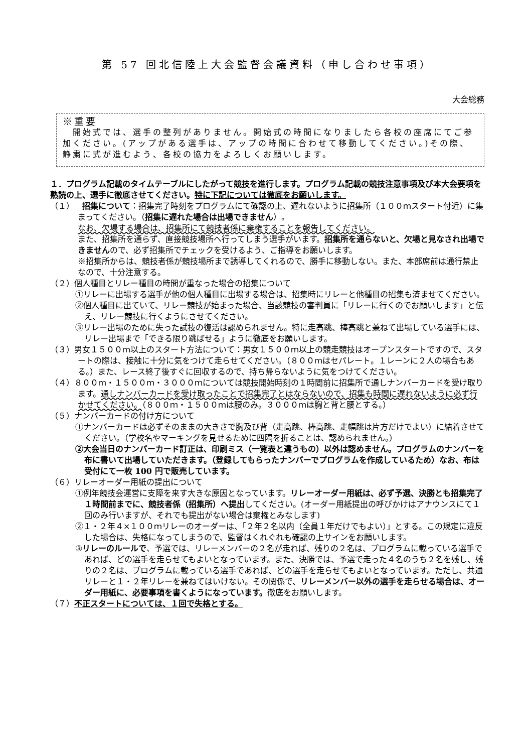第 57 回北信陸上大会監督会議資料（申し合わせ事項）
大会総務
※重要
　開始式では、選手の整列がありません。開始式の時間になりましたら各校の座席にてご参加ください。(アップがある選手は、アップの時間に合わせて移動してください。)その際、静粛に式が進むよう、各校の協力をよろしくお願いします。
１．プログラム記載のタイムテーブルにしたがって競技を進行します。プログラム記載の競技注意事項及び本大会要項を熟読の上、選手に徹底させてください。特に下記については徹底をお願いします。
（１）　招集について：招集完了時刻をプログラムにて確認の上、遅れないように招集所（１００ｍスタート付近）に集まってください。（招集に遅れた場合は出場できません）。
なお、欠場する場合は、招集所にて競技者係に棄権することを報告してください。
また、招集所を通らず、直接競技場所へ行ってしまう選手がいます。招集所を通らないと、欠場と見なされ出場できませんので、必ず招集所でチェックを受けるよう、ご指導をお願いします。
※招集所からは、競技者係が競技場所まで誘導してくれるので、勝手に移動しない。また、本部席前は通行禁止なので、十分注意する。
（２）個人種目とリレー種目の時間が重なった場合の招集について
①リレーに出場する選手が他の個人種目に出場する場合は、招集時にリレーと他種目の招集も済ませてください。
②個人種目に出ていて、リレー競技が始まった場合、当該競技の審判員に「リレーに行くのでお願いします」と伝え、リレー競技に行くようにさせてください。
③リレー出場のために失った試技の復活は認められません。特に走高跳、棒高跳と兼ねて出場している選手には、リレー出場まで「できる限り跳ばせる」ように徹底をお願いします。
（３）男女１５００ｍ以上のスタート方法について：男女１５００ｍ以上の競走競技はオープンスタートですので、スタートの際は、接触に十分に気をつけて走らせてください。（８００ｍはセパレート。１レーンに２人の場合もある。）また、レース終了後すぐに回収するので、持ち帰らないように気をつけてください。
（４）８００ｍ・１５００ｍ・３０００ｍについては競技開始時刻の１時間前に招集所で通しナンバーカードを受け取ります。通しナンバーカードを受け取ったことで招集完了とはならないので、招集も時間に遅れないように必ず行かせてください。（８００ｍ・１５００ｍは腰のみ。３０００ｍは胸と背と腰とする。）
（５）ナンバーカードの付け方について
①ナンバーカードは必ずそのままの大きさで胸及び背（走高跳、棒高跳、走幅跳は片方だけでよい）に結着させてください。（学校名やマーキングを見せるために四隅を折ることは、認められません。）
②大会当日のナンバーカード訂正は、印刷ミス（一覧表と違うもの）以外は認めません。プログラムのナンバーを布に書いて出場していただきます。（登録してもらったナンバーでプログラムを作成しているため）なお、布は受付にて一枚 100 円で販売しています。
（６）リレーオーダー用紙の提出について
①例年競技会運営に支障を来す大きな原因となっています。リレーオーダー用紙は、必ず予選、決勝とも招集完了１時間前までに、競技者係（招集所）へ提出してください。(オーダー用紙提出の呼びかけはアナウンスにて１回のみ行いますが、それでも提出がない場合は棄権とみなします)
②１・２年４×１００ｍリレーのオーダーは、「２年２名以内（全員１年だけでもよい）」とする。この規定に違反した場合は、失格になってしまうので、監督はくれぐれも確認の上サインをお願いします。
③リレーのルールで、予選では、リレーメンバーの２名が走れば、残りの２名は、プログラムに載っている選手であれば、どの選手を走らせてもよいとなっています。また、決勝では、予選で走った４名のうち２名を残し、残りの２名は、プログラムに載っている選手であれば、どの選手を走らせてもよいとなっています。ただし、共通リレーと１・２年リレーを兼ねてはいけない。その関係で、リレーメンバー以外の選手を走らせる場合は、オーダー用紙に、必要事項を書くようになっています。徹底をお願いします。
（７）不正スタートについては、１回で失格とする。